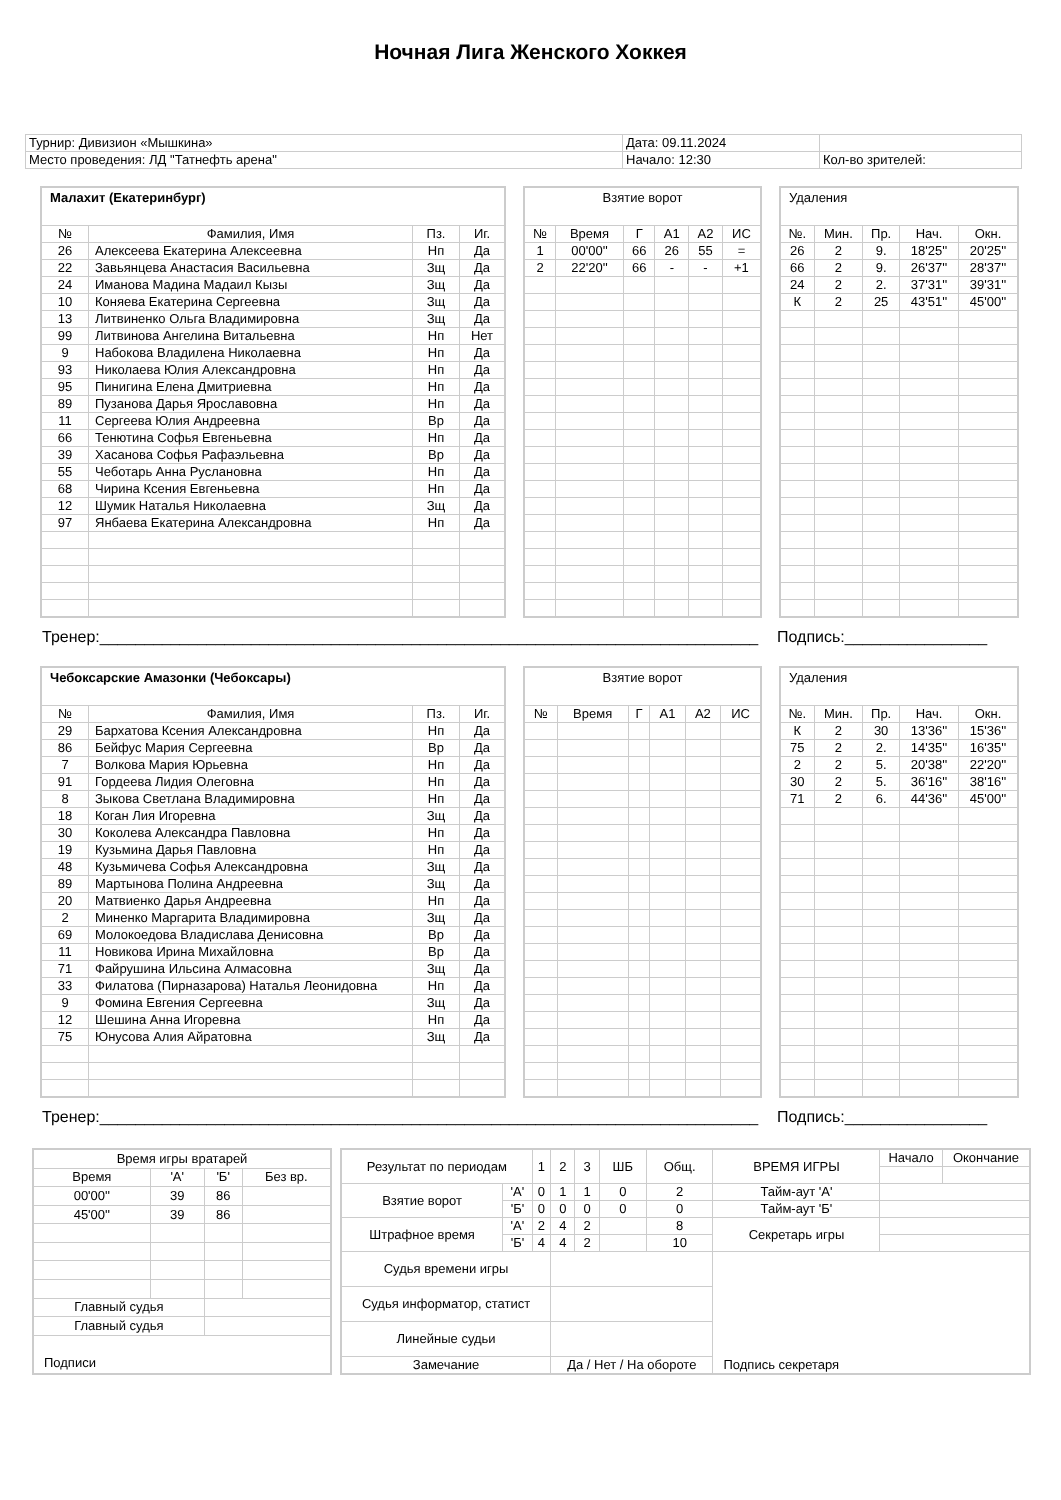Ночная Лига Женского Хоккея
| Турнир: Дивизион «Мышкина» | Дата: 09.11.2024 | |
| Место проведения: ЛД "Татнефть арена" | Начало: 12:30 | Кол-во зрителей: |
| Малахит (Екатеринбург) | | | |
| № | Фамилия, Имя | Пз. | Иг. |
| 26 | Алексеева Екатерина Алексеевна | Нп | Да |
| 22 | Завьянцева Анастасия Васильевна | Зщ | Да |
| 24 | Иманова Мадина Мадаил Кызы | Зщ | Да |
| 10 | Коняева Екатерина Сергеевна | Зщ | Да |
| 13 | Литвиненко Ольга Владимировна | Зщ | Да |
| 99 | Литвинова Ангелина Витальевна | Нп | Нет |
| 9 | Набокова Владилена Николаевна | Нп | Да |
| 93 | Николаева Юлия Александровна | Нп | Да |
| 95 | Пинигина Елена Дмитриевна | Нп | Да |
| 89 | Пузанова Дарья Ярославовна | Нп | Да |
| 11 | Сергеева Юлия Андреевна | Вр | Да |
| 66 | Тенютина Софья Евгеньевна | Нп | Да |
| 39 | Хасанова Софья Рафаэльевна | Вр | Да |
| 55 | Чеботарь Анна Руслановна | Нп | Да |
| 68 | Чирина Ксения Евгеньевна | Нп | Да |
| 12 | Шумик Наталья Николаевна | Зщ | Да |
| 97 | Янбаева Екатерина Александровна | Нп | Да |
| Взятие ворот | | | | | |
| № | Время | Г | А1 | А2 | ИС |
| 1 | 00'00'' | 66 | 26 | 55 | = |
| 2 | 22'20'' | 66 | - | - | +1 |
| Удаления | | | | |
| №. | Мин. | Пр. | Нач. | Окн. |
| 26 | 2 | 9. | 18'25'' | 20'25'' |
| 66 | 2 | 9. | 26'37'' | 28'37'' |
| 24 | 2 | 2. | 37'31'' | 39'31'' |
| К | 2 | 25 | 43'51'' | 45'00'' |
Тренер:__________________________________________________________________________ Подпись:________________
| Чебоксарские Амазонки (Чебоксары) | | | |
| № | Фамилия, Имя | Пз. | Иг. |
| 29 | Бархатова Ксения Александровна | Нп | Да |
| 86 | Бейфус Мария Сергеевна | Вр | Да |
| 7 | Волкова Мария Юрьевна | Нп | Да |
| 91 | Гордеева Лидия Олеговна | Нп | Да |
| 8 | Зыкова Светлана Владимировна | Нп | Да |
| 18 | Коган Лия Игоревна | Зщ | Да |
| 30 | Коколева Александра Павловна | Нп | Да |
| 19 | Кузьмина Дарья Павловна | Нп | Да |
| 48 | Кузьмичева Софья Александровна | Зщ | Да |
| 89 | Мартынова Полина Андреевна | Зщ | Да |
| 20 | Матвиенко Дарья Андреевна | Нп | Да |
| 2 | Миненко Маргарита Владимировна | Зщ | Да |
| 69 | Молокоедова Владислава Денисовна | Вр | Да |
| 11 | Новикова Ирина Михайловна | Вр | Да |
| 71 | Файрушина Ильсина Алмасовна | Зщ | Да |
| 33 | Филатова (Пирназарова) Наталья Леонидовна | Нп | Да |
| 9 | Фомина Евгения Сергеевна | Зщ | Да |
| 12 | Шешина Анна Игоревна | Нп | Да |
| 75 | Юнусова Алия Айратовна | Зщ | Да |
| Взятие ворот | | | | | |
| № | Время | Г | А1 | А2 | ИС |
| Удаления | | | | |
| №. | Мин. | Пр. | Нач. | Окн. |
| К | 2 | 30 | 13'36'' | 15'36'' |
| 75 | 2 | 2. | 14'35'' | 16'35'' |
| 2 | 2 | 5. | 20'38'' | 22'20'' |
| 30 | 2 | 5. | 36'16'' | 38'16'' |
| 71 | 2 | 6. | 44'36'' | 45'00'' |
Тренер:__________________________________________________________________________ Подпись:________________
| Время игры вратарей | | | |
| Время | 'А' | 'Б' | Без вр. |
| 00'00'' | 39 | 86 | |
| 45'00'' | 39 | 86 | |
| Главный судья | | | |
| Главный судья | | | |
| Подписи | | | |
| Результат по периодам | | 1 | 2 | 3 | ШБ | Общ. | ВРЕМЯ ИГРЫ | Начало | Окончание |
| Взятие ворот | 'А' | 0 | 1 | 1 | 0 | 2 | Тайм-аут 'А' | | |
| | 'Б' | 0 | 0 | 0 | 0 | 0 | Тайм-аут 'Б' | | |
| Штрафное время | 'А' | 2 | 4 | 2 | | 8 | Секретарь игры | | |
| | 'Б' | 4 | 4 | 2 | | 10 | | | |
| Судья времени игры | | | | | | | | | |
| Судья информатор, статист | | | | | | | | | |
| Линейные судьи | | | | | | | | | |
| Замечание | | | Да / Нет / На обороте | | | | Подпись секретаря | | |